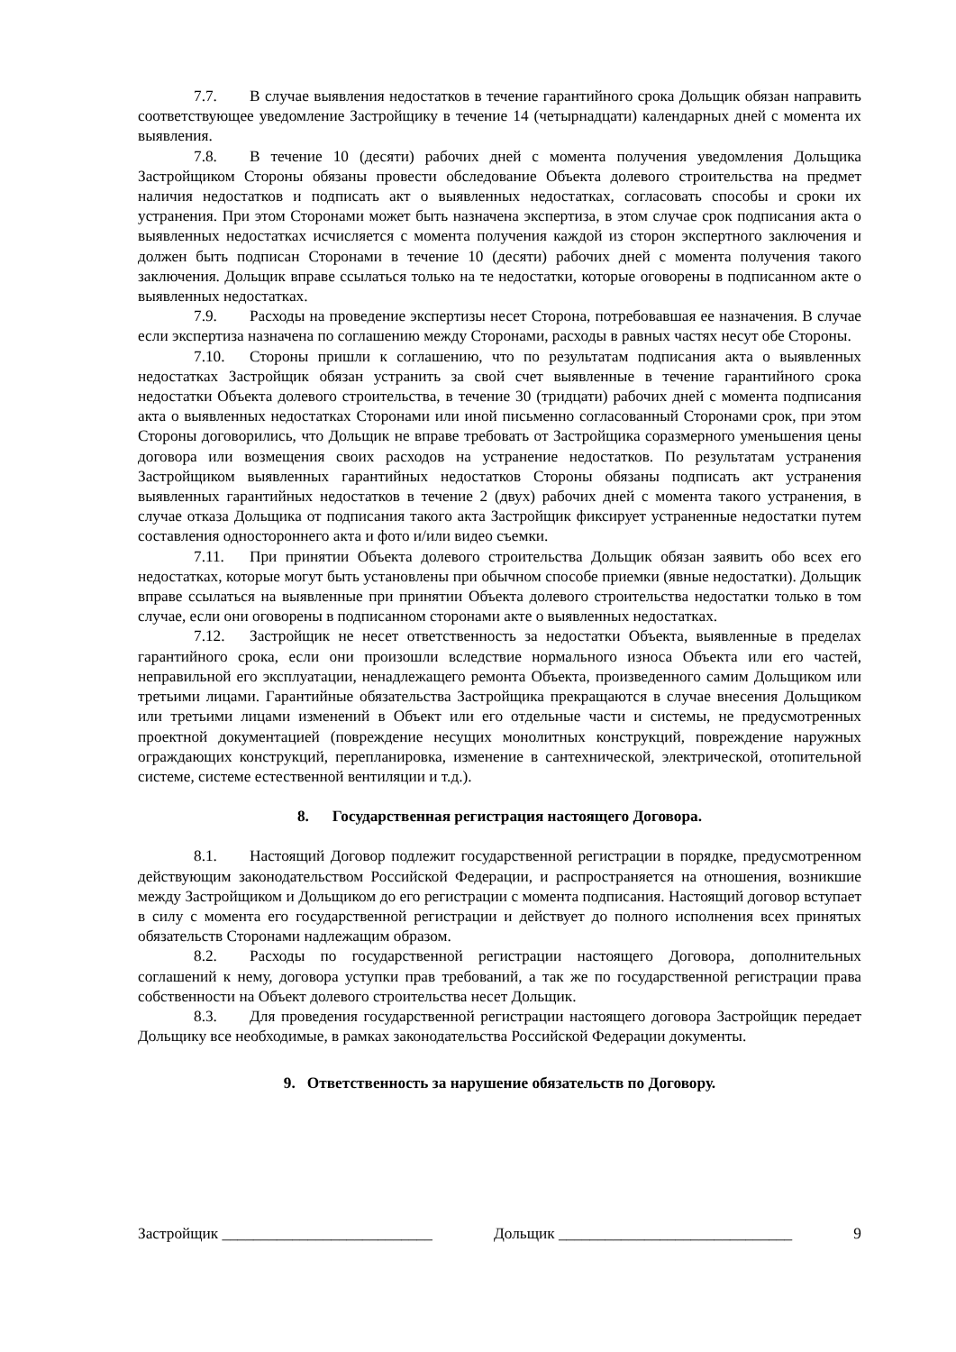7.7. В случае выявления недостатков в течение гарантийного срока Дольщик обязан направить соответствующее уведомление Застройщику в течение 14 (четырнадцати) календарных дней с момента их выявления.
7.8. В течение 10 (десяти) рабочих дней с момента получения уведомления Дольщика Застройщиком Стороны обязаны провести обследование Объекта долевого строительства на предмет наличия недостатков и подписать акт о выявленных недостатках, согласовать способы и сроки их устранения. При этом Сторонами может быть назначена экспертиза, в этом случае срок подписания акта о выявленных недостатках исчисляется с момента получения каждой из сторон экспертного заключения и должен быть подписан Сторонами в течение 10 (десяти) рабочих дней с момента получения такого заключения. Дольщик вправе ссылаться только на те недостатки, которые оговорены в подписанном акте о выявленных недостатках.
7.9. Расходы на проведение экспертизы несет Сторона, потребовавшая ее назначения. В случае если экспертиза назначена по соглашению между Сторонами, расходы в равных частях несут обе Стороны.
7.10. Стороны пришли к соглашению, что по результатам подписания акта о выявленных недостатках Застройщик обязан устранить за свой счет выявленные в течение гарантийного срока недостатки Объекта долевого строительства, в течение 30 (тридцати) рабочих дней с момента подписания акта о выявленных недостатках Сторонами или иной письменно согласованный Сторонами срок, при этом Стороны договорились, что Дольщик не вправе требовать от Застройщика соразмерного уменьшения цены договора или возмещения своих расходов на устранение недостатков. По результатам устранения Застройщиком выявленных гарантийных недостатков Стороны обязаны подписать акт устранения выявленных гарантийных недостатков в течение 2 (двух) рабочих дней с момента такого устранения, в случае отказа Дольщика от подписания такого акта Застройщик фиксирует устраненные недостатки путем составления одностороннего акта и фото и/или видео съемки.
7.11. При принятии Объекта долевого строительства Дольщик обязан заявить обо всех его недостатках, которые могут быть установлены при обычном способе приемки (явные недостатки). Дольщик вправе ссылаться на выявленные при принятии Объекта долевого строительства недостатки только в том случае, если они оговорены в подписанном сторонами акте о выявленных недостатках.
7.12. Застройщик не несет ответственность за недостатки Объекта, выявленные в пределах гарантийного срока, если они произошли вследствие нормального износа Объекта или его частей, неправильной его эксплуатации, ненадлежащего ремонта Объекта, произведенного самим Дольщиком или третьими лицами. Гарантийные обязательства Застройщика прекращаются в случае внесения Дольщиком или третьими лицами изменений в Объект или его отдельные части и системы, не предусмотренных проектной документацией (повреждение несущих монолитных конструкций, повреждение наружных ограждающих конструкций, перепланировка, изменение в сантехнической, электрической, отопительной системе, системе естественной вентиляции и т.д.).
8. Государственная регистрация настоящего Договора.
8.1. Настоящий Договор подлежит государственной регистрации в порядке, предусмотренном действующим законодательством Российской Федерации, и распространяется на отношения, возникшие между Застройщиком и Дольщиком до его регистрации с момента подписания. Настоящий договор вступает в силу с момента его государственной регистрации и действует до полного исполнения всех принятых обязательств Сторонами надлежащим образом.
8.2. Расходы по государственной регистрации настоящего Договора, дополнительных соглашений к нему, договора уступки прав требований, а так же по государственной регистрации права собственности на Объект долевого строительства несет Дольщик.
8.3. Для проведения государственной регистрации настоящего договора Застройщик передает Дольщику все необходимые, в рамках законодательства Российской Федерации документы.
9. Ответственность за нарушение обязательств по Договору.
Застройщик ___________________________ Дольщик ______________________________ 9